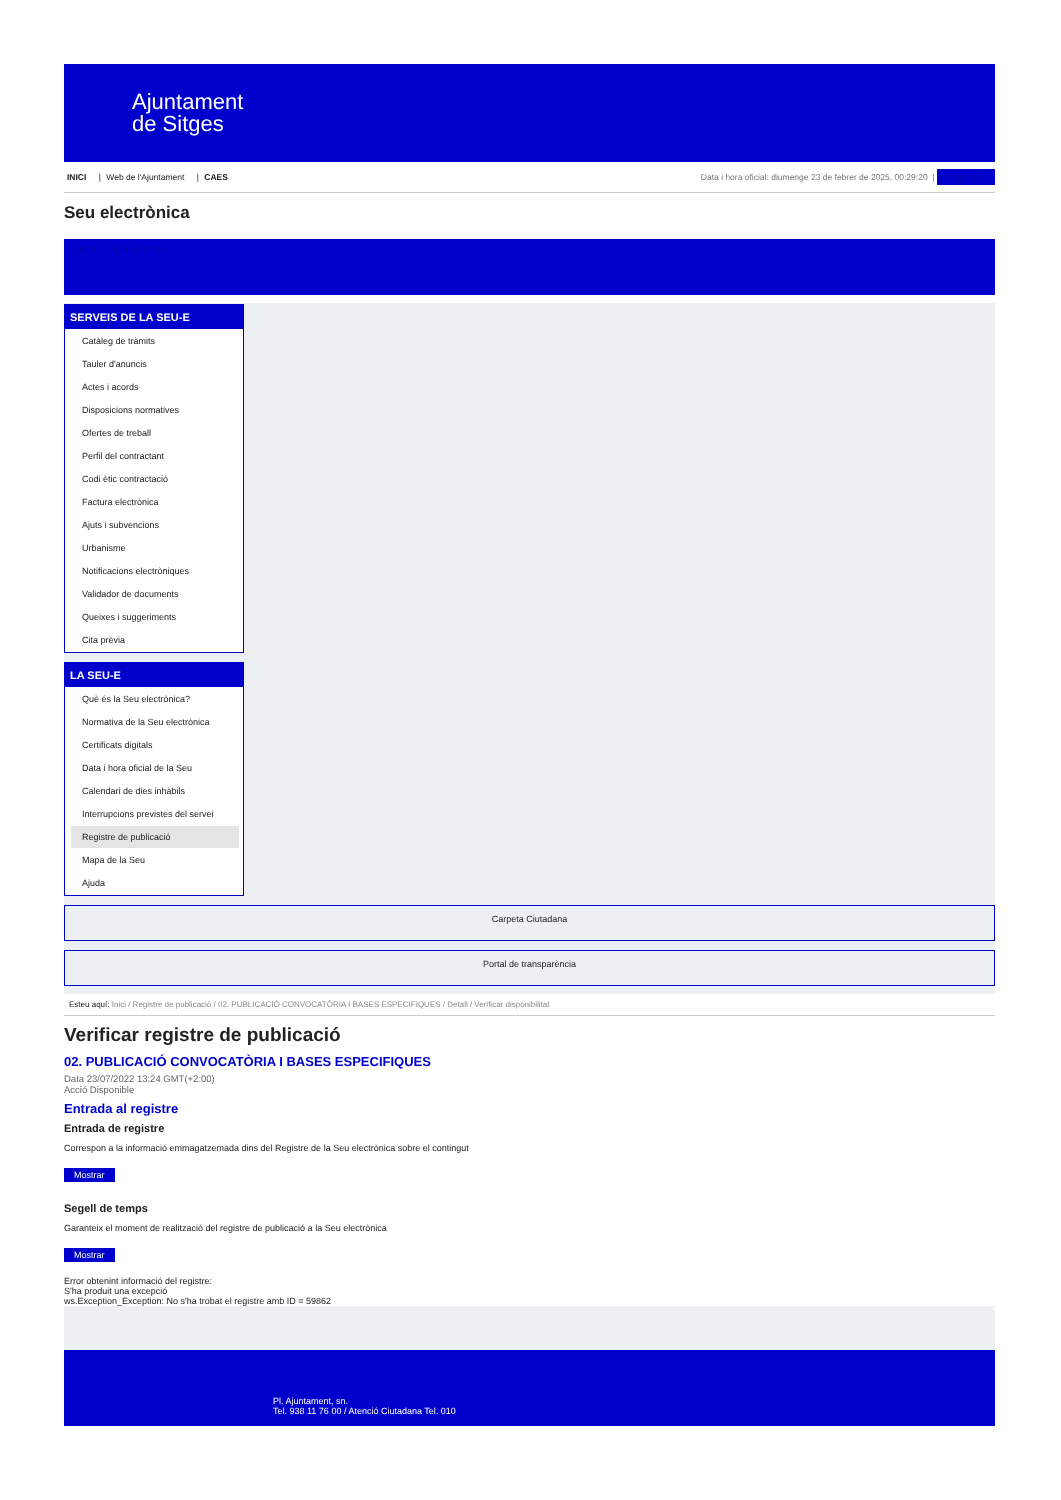Ajuntament
de Sitges
INICI | Web de l'Ajuntament | CAES
Data i hora oficial: diumenge 23 de febrer de 2025, 00:29:20 | Sincronitza
Seu electrònica
Obtenir còpia autèntica
SERVEIS DE LA SEU-E
Catàleg de tràmits
Tauler d'anuncis
Actes i acords
Disposicions normatives
Ofertes de treball
Perfil del contractant
Codi ètic contractació
Factura electrònica
Ajuts i subvencions
Urbanisme
Notificacions electròniques
Validador de documents
Queixes i suggeriments
Cita prèvia
LA SEU-E
Què és la Seu electrònica?
Normativa de la Seu electrònica
Certificats digitals
Data i hora oficial de la Seu
Calendari de dies inhàbils
Interrupcions previstes del servei
Registre de publicació
Mapa de la Seu
Ajuda
Carpeta Ciutadana
Portal de transparència
Esteu aquí: Inici / Registre de publicació / 02. PUBLICACIÓ CONVOCATÒRIA I BASES ESPECIFIQUES / Detall / Verificar disponibilitat
Verificar registre de publicació
02. PUBLICACIÓ CONVOCATÒRIA I BASES ESPECIFIQUES
Data 23/07/2022 13:24 GMT(+2:00)
Acció Disponible
Entrada al registre
Entrada de registre
Correspon a la informació emmagatzemada dins del Registre de la Seu electrònica sobre el contingut
Mostrar
Segell de temps
Garanteix el moment de realització del registre de publicació a la Seu electrònica
Mostrar
Error obtenint informació del registre:
S'ha produit una excepció
ws.Exception_Exception: No s'ha trobat el registre amb ID = 59862
Pl. Ajuntament, sn.
Tel. 938 11 76 00 / Atenció Ciutadana Tel. 010